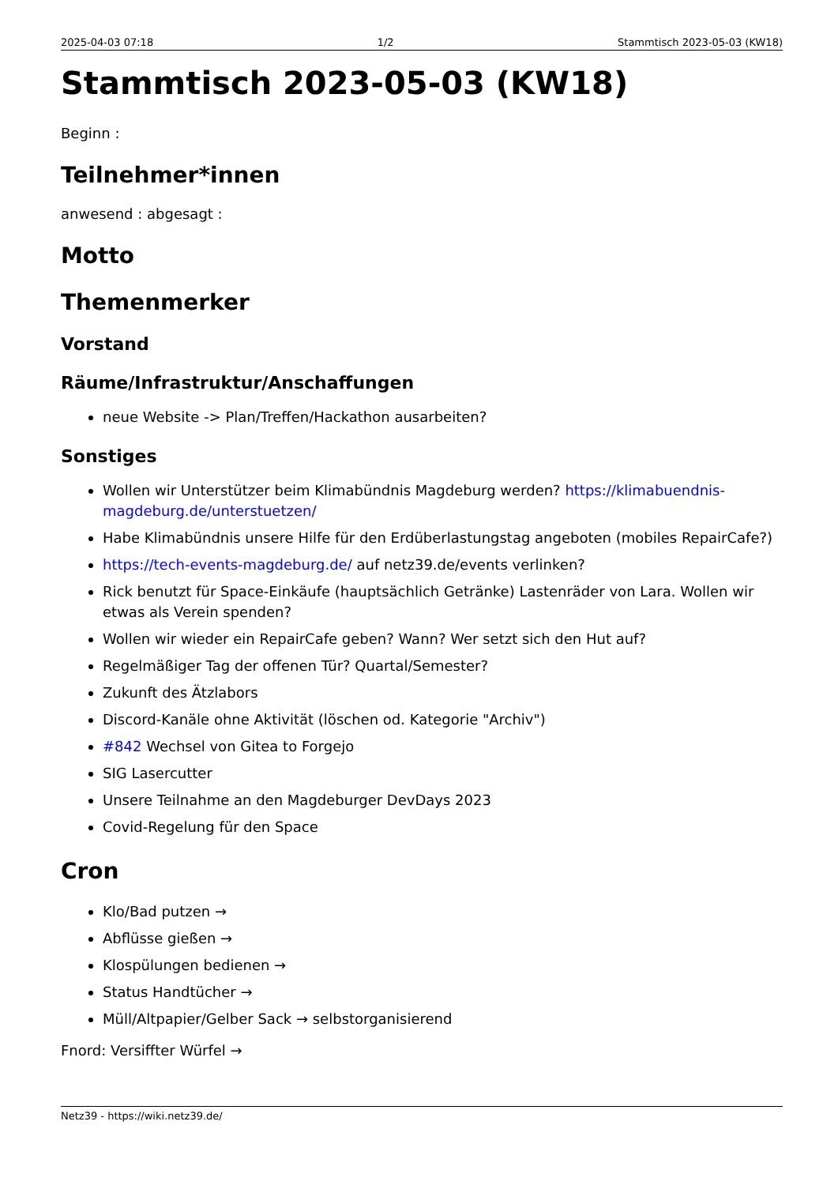2025-04-03 07:18 1/2 Stammtisch 2023-05-03 (KW18)
Stammtisch 2023-05-03 (KW18)
Beginn :
Teilnehmer*innen
anwesend : abgesagt :
Motto
Themenmerker
Vorstand
Räume/Infrastruktur/Anschaffungen
neue Website -> Plan/Treffen/Hackathon ausarbeiten?
Sonstiges
Wollen wir Unterstützer beim Klimabündnis Magdeburg werden? https://klimabuendnis-magdeburg.de/unterstuetzen/
Habe Klimabündnis unsere Hilfe für den Erdüberlastungstag angeboten (mobiles RepairCafe?)
https://tech-events-magdeburg.de/ auf netz39.de/events verlinken?
Rick benutzt für Space-Einkäufe (hauptsächlich Getränke) Lastenräder von Lara. Wollen wir etwas als Verein spenden?
Wollen wir wieder ein RepairCafe geben? Wann? Wer setzt sich den Hut auf?
Regelmäßiger Tag der offenen Tür? Quartal/Semester?
Zukunft des Ätzlabors
Discord-Kanäle ohne Aktivität (löschen od. Kategorie "Archiv")
#842 Wechsel von Gitea to Forgejo
SIG Lasercutter
Unsere Teilnahme an den Magdeburger DevDays 2023
Covid-Regelung für den Space
Cron
Klo/Bad putzen →
Abflüsse gießen →
Klospülungen bedienen →
Status Handtücher →
Müll/Altpapier/Gelber Sack → selbstorganisierend
Fnord: Versiffter Würfel →
Netz39 - https://wiki.netz39.de/